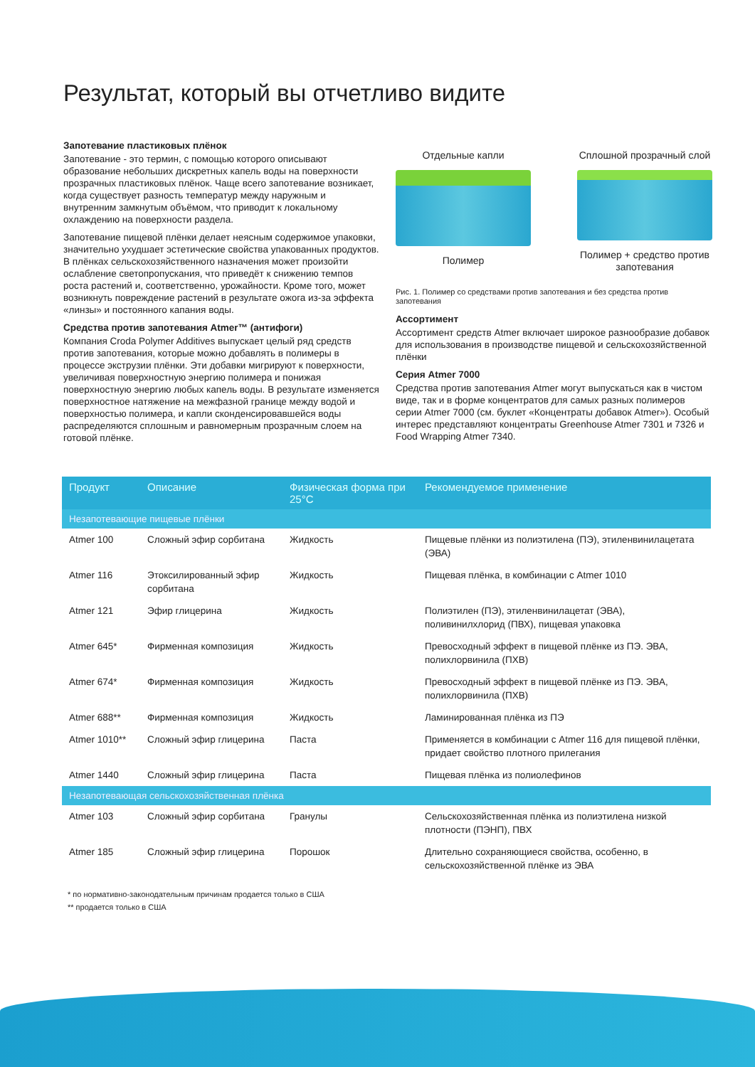Результат, который вы отчетливо видите
Запотевание пластиковых плёнок
Запотевание - это термин, с помощью которого описывают образование небольших дискретных капель воды на поверхности прозрачных пластиковых плёнок. Чаще всего запотевание возникает, когда существует разность температур между наружным и внутренним замкнутым объёмом, что приводит к локальному охлаждению на поверхности раздела.
Запотевание пищевой плёнки делает неясным содержимое упаковки, значительно ухудшает эстетические свойства упакованных продуктов. В плёнках сельскохозяйственного назначения может произойти ослабление светопропускания, что приведёт к снижению темпов роста растений и, соответственно, урожайности. Кроме того, может возникнуть повреждение растений в результате ожога из-за эффекта «линзы» и постоянного капания воды.
Средства против запотевания Atmer™ (антифоги)
Компания Croda Polymer Additives выпускает целый ряд средств против запотевания, которые можно добавлять в полимеры в процессе экструзии плёнки. Эти добавки мигрируют к поверхности, увеличивая поверхностную энергию полимера и понижая поверхностную энергию любых капель воды. В результате изменяется поверхностное натяжение на межфазной границе между водой и поверхностью полимера, и капли сконденсировавшейся воды распределяются сплошным и равномерным прозрачным слоем на готовой плёнке.
Отдельные капли
Полимер
Сплошной прозрачный слой
Полимер + средство против запотевания
Рис. 1. Полимер со средствами против запотевания и без средства против запотевания
Ассортимент
Ассортимент средств Atmer включает широкое разнообразие добавок для использования в производстве пищевой и сельскохозяйственной плёнки
Серия Atmer 7000
Средства против запотевания Atmer могут выпускаться как в чистом виде, так и в форме концентратов для самых разных полимеров серии Atmer 7000 (см. буклет «Концентраты добавок Atmer»). Особый интерес представляют концентраты Greenhouse Atmer 7301 и 7326 и Food Wrapping Atmer 7340.
| Продукт | Описание | Физическая форма при 25°C | Рекомендуемое применение |
| --- | --- | --- | --- |
| Незапотевающие пищевые плёнки | | | |
| Atmer 100 | Сложный эфир сорбитана | Жидкость | Пищевые плёнки из полиэтилена (ПЭ), этиленвинилацетата (ЭВА) |
| Atmer 116 | Этоксилированный эфир сорбитана | Жидкость | Пищевая плёнка, в комбинации с Atmer 1010 |
| Atmer 121 | Эфир глицерина | Жидкость | Полиэтилен (ПЭ), этиленвинилацетат (ЭВА), поливинилхлорид (ПВХ), пищевая упаковка |
| Atmer 645* | Фирменная композиция | Жидкость | Превосходный эффект в пищевой плёнке из ПЭ. ЭВА, полихлорвинила (ПХВ) |
| Atmer 674* | Фирменная композиция | Жидкость | Превосходный эффект в пищевой плёнке из ПЭ. ЭВА, полихлорвинила (ПХВ) |
| Atmer 688** | Фирменная композиция | Жидкость | Ламинированная плёнка из ПЭ |
| Atmer 1010** | Сложный эфир глицерина | Паста | Применяется в комбинации с Atmer 116 для пищевой плёнки, придает свойство плотного прилегания |
| Atmer 1440 | Сложный эфир глицерина | Паста | Пищевая плёнка из полиолефинов |
| Незапотевающая сельскохозяйственная плёнка | | | |
| Atmer 103 | Сложный эфир сорбитана | Гранулы | Сельскохозяйственная плёнка из полиэтилена низкой плотности (ПЭНП), ПВХ |
| Atmer 185 | Сложный эфир глицерина | Порошок | Длительно сохраняющиеся свойства, особенно, в сельскохозяйственной плёнке из ЭВА |
* по нормативно-законодательным причинам продается только в США
** продается только в США